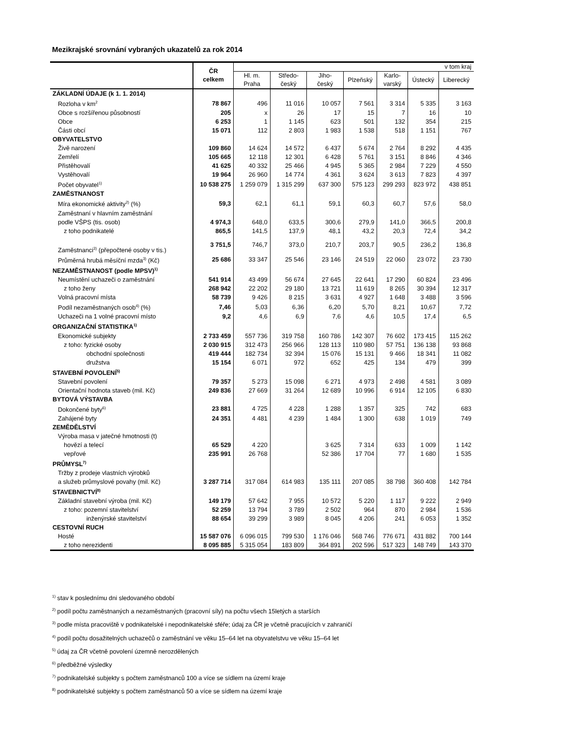Mezikrajské srovnání vybraných ukazatelů za rok 2014
| | ČR celkem | v tom kraj | | | | | | |
| --- | --- | --- | --- | --- | --- | --- | --- | --- |
| | | Hl. m. Praha | Středo- český | Jiho- český | Plzeňský | Karlo- varský | Ústecký | Liberecký |
| ZÁKLADNÍ ÚDAJE (k 1. 1. 2014) | | | | | | | | |
| Rozloha v km<sup>2</sup> | 78 867 | 496 | 11 016 | 10 057 | 7 561 | 3 314 | 5 335 | 3 163 |
| Obce s rozšířenou působností | 205 | x | 26 | 17 | 15 | 7 | 16 | 10 |
| Obce | 6 253 | 1 | 1 145 | 623 | 501 | 132 | 354 | 215 |
| Části obcí | 15 071 | 112 | 2 803 | 1 983 | 1 538 | 518 | 1 151 | 767 |
| OBYVATELSTVO | | | | | | | | |
| Živě narození | 109 860 | 14 624 | 14 572 | 6 437 | 5 674 | 2 764 | 8 292 | 4 435 |
| Zemřelí | 105 665 | 12 118 | 12 301 | 6 428 | 5 761 | 3 151 | 8 846 | 4 346 |
| Přistěhovalí | 41 625 | 40 332 | 25 466 | 4 945 | 5 365 | 2 984 | 7 229 | 4 550 |
| Vystěhovalí | 19 964 | 26 960 | 14 774 | 4 361 | 3 624 | 3 613 | 7 823 | 4 397 |
| Počet obyvatel<sup>1)</sup> | 10 538 275 | 1 259 079 | 1 315 299 | 637 300 | 575 123 | 299 293 | 823 972 | 438 851 |
| ZAMĚSTNANOST | | | | | | | | |
| Míra ekonomické aktivity<sup>2)</sup> (%) | 59,3 | 62,1 | 61,1 | 59,1 | 60,3 | 60,7 | 57,6 | 58,0 |
| Zaměstnaní v hlavním zaměstnání | | | | | | | | |
| podle VŠPS (tis. osob) | 4 974,3 | 648,0 | 633,5 | 300,6 | 279,9 | 141,0 | 366,5 | 200,8 |
| z toho podnikatelé | 865,5 | 141,5 | 137,9 | 48,1 | 43,2 | 20,3 | 72,4 | 34,2 |
| Zaměstnanci<sup>3)</sup> (přepočtené osoby v tis.) | 3 751,5 | 746,7 | 373,0 | 210,7 | 203,7 | 90,5 | 236,2 | 136,8 |
| Průměrná hrubá měsíční mzda<sup>3)</sup> (Kč) | 25 686 | 33 347 | 25 546 | 23 146 | 24 519 | 22 060 | 23 072 | 23 730 |
| NEZAMĚSTNANOST (podle MPSV)<sup>1)</sup> | | | | | | | | |
| Neumístění uchazeči o zaměstnání | 541 914 | 43 499 | 56 674 | 27 645 | 22 641 | 17 290 | 60 824 | 23 496 |
| z toho ženy | 268 942 | 22 202 | 29 180 | 13 721 | 11 619 | 8 265 | 30 394 | 12 317 |
| Volná pracovní místa | 58 739 | 9 426 | 8 215 | 3 631 | 4 927 | 1 648 | 3 488 | 3 596 |
| Podíl nezaměstnaných osob<sup>4)</sup> (%) | 7,46 | 5,03 | 6,36 | 6,20 | 5,70 | 8,21 | 10,67 | 7,72 |
| Uchazeči na 1 volné pracovní místo | 9,2 | 4,6 | 6,9 | 7,6 | 4,6 | 10,5 | 17,4 | 6,5 |
| ORGANIZAČNÍ STATISTIKA<sup>1)</sup> | | | | | | | | |
| Ekonomické subjekty | 2 733 459 | 557 736 | 319 758 | 160 786 | 142 307 | 76 602 | 173 415 | 115 262 |
| z toho: fyzické osoby | 2 030 915 | 312 473 | 256 966 | 128 113 | 110 980 | 57 751 | 136 138 | 93 868 |
| obchodní společnosti | 419 444 | 182 734 | 32 394 | 15 076 | 15 131 | 9 466 | 18 341 | 11 082 |
| družstva | 15 154 | 6 071 | 972 | 652 | 425 | 134 | 479 | 399 |
| STAVEBNÍ POVOLENÍ<sup>5)</sup> | | | | | | | | |
| Stavební povolení | 79 357 | 5 273 | 15 098 | 6 271 | 4 973 | 2 498 | 4 581 | 3 089 |
| Orientační hodnota staveb (mil. Kč) | 249 836 | 27 669 | 31 264 | 12 689 | 10 996 | 6 914 | 12 105 | 6 830 |
| BYTOVÁ VÝSTAVBA | | | | | | | | |
| Dokončené byty<sup>6)</sup> | 23 881 | 4 725 | 4 228 | 1 288 | 1 357 | 325 | 742 | 683 |
| Zahájené byty | 24 351 | 4 481 | 4 239 | 1 484 | 1 300 | 638 | 1 019 | 749 |
| ZEMĚDĚLSTVÍ | | | | | | | | |
| Výroba masa v jatečné hmotnosti (t) | | | | | | | | |
| hovězí a telecí | 65 529 | 4 220 | | 3 625 | 7 314 | 633 | 1 009 | 1 142 |
| vepřové | 235 991 | 26 768 | | 52 386 | 17 704 | 77 | 1 680 | 1 535 |
| PRŮMYSL<sup>7)</sup> | | | | | | | | |
| Tržby z prodeje vlastních výrobků | | | | | | | | |
| a služeb průmyslové povahy (mil. Kč) | 3 287 714 | 317 084 | 614 983 | 135 111 | 207 085 | 38 798 | 360 408 | 142 784 |
| STAVEBNICTVÍ<sup>8)</sup> | | | | | | | | |
| Základní stavební výroba (mil. Kč) | 149 179 | 57 642 | 7 955 | 10 572 | 5 220 | 1 117 | 9 222 | 2 949 |
| z toho: pozemní stavitelství | 52 259 | 13 794 | 3 789 | 2 502 | 964 | 870 | 2 984 | 1 536 |
| inženýrské stavitelství | 88 654 | 39 299 | 3 989 | 8 045 | 4 206 | 241 | 6 053 | 1 352 |
| CESTOVNÍ RUCH | | | | | | | | |
| Hosté | 15 587 076 | 6 096 015 | 799 530 | 1 176 046 | 568 746 | 776 671 | 431 882 | 700 144 |
| z toho nerezidenti | 8 095 885 | 5 315 054 | 183 809 | 364 891 | 202 596 | 517 323 | 148 749 | 143 370 |
<sup>1)</sup> stav k poslednímu dni sledovaného období
<sup>2)</sup> podíl počtu zaměstnaných a nezaměstnaných (pracovní síly) na počtu všech 15letých a starších
<sup>3)</sup> podle místa pracoviště v podnikatelské i nepodnikatelské sféře; údaj za ČR je včetně pracujících v zahraničí
<sup>4)</sup> podíl počtu dosažitelných uchazečů o zaměstnání ve věku 15–64 let na obyvatelstvu ve věku 15–64 let
<sup>5)</sup> údaj za ČR včetně povolení územně nerozdělených
<sup>6)</sup> předběžné výsledky
<sup>7)</sup> podnikatelské subjekty s počtem zaměstnanců 100 a více se sídlem na území kraje
<sup>8)</sup> podnikatelské subjekty s počtem zaměstnanců 50 a více se sídlem na území kraje